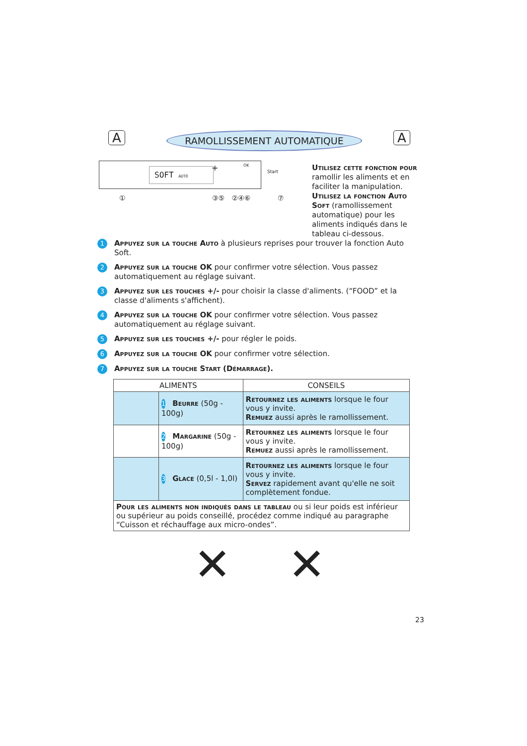A RAMOLLISSEMENT AUTOMATIQUE A
SOFT AUTO
OK +
Start
① ③⑤ ②④⑥ ⑦
Utilisez cette fonction pour ramollir les aliments et en faciliter la manipulation.
Utilisez la fonction Auto Soft (ramollissement automatique) pour les aliments indiqués dans le tableau ci-dessous.
1
Appuyez sur la touche Auto à plusieurs reprises pour trouver la fonction Auto Soft.
2
Appuyez sur la touche OK pour confirmer votre sélection. Vous passez automatiquement au réglage suivant.
3
Appuyez sur les touches +/- pour choisir la classe d'aliments. (“FOOD” et la classe d'aliments s'affichent).
4
Appuyez sur la touche OK pour confirmer votre sélection. Vous passez automatiquement au réglage suivant.
5
Appuyez sur les touches +/- pour régler le poids.
6
Appuyez sur la touche OK pour confirmer votre sélection.
7
Appuyez sur la touche Start (Démarrage).
| ALIMENTS | | CONSEILS |
| --- | --- | --- |
| | 1 Beurre (50g - 100g) | Retournez les aliments lorsque le four vous y invite. Remuez aussi après le ramollissement. |
| | 2 Margarine (50g - 100g) | Retournez les aliments lorsque le four vous y invite. Remuez aussi après le ramollissement. |
| | 3 Glace (0,5l - 1,0l) | Retournez les aliments lorsque le four vous y invite. Servez rapidement avant qu'elle ne soit complètement fondue. |
| Pour les aliments non indiqués dans le tableau ou si leur poids est inférieur ou supérieur au poids conseillé, procédez comme indiqué au paragraphe “Cuisson et réchauffage aux micro-ondes”. | | |
✕ ✕
23